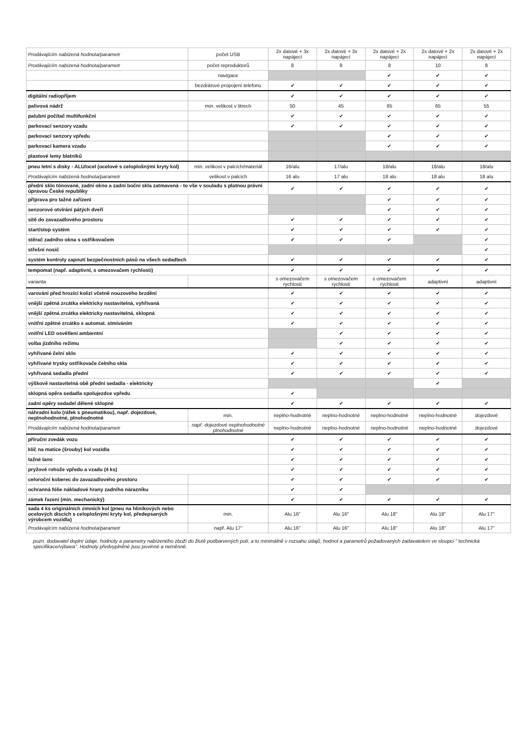| Prodávajícím nabízená hodnota/parametr | počet USB | 2x datové + 3x napájecí | 2x datové + 3x napájecí | 2x datové + 2x napájecí | 2x datové + 2x napájecí | 2x datové + 2x napájecí |
| Prodávajícím nabízená hodnota/parametr | počet reproduktorů | 8 | 8 | 8 | 10 | 8 |
| | navigace | | | ✔ | ✔ | ✔ |
| | bezdrátové propojení telefonu | ✔ | ✔ | ✔ | ✔ | ✔ |
| digitální radiopříjem | | ✔ | ✔ | ✔ | ✔ | ✔ |
| palivová nádrž | min. velikost v litrech | 50 | 45 | 65 | 65 | 55 |
| palubní počítač multifunkční | | ✔ | ✔ | ✔ | ✔ | ✔ |
| parkovací senzory vzadu | | ✔ | ✔ | ✔ | ✔ | ✔ |
| parkovací senzory vpředu | | | | ✔ | ✔ | ✔ |
| parkovací kamera vzadu | | | | ✔ | ✔ | ✔ |
| plastové lemy blatníků | | | | | | |
| pneu letní s disky - ALU/ocel (ocelové s celoplošnými kryty kol) | min. velikost v palcích/materiál | 16/alu | 17/alu | 18/alu | 18/alu | 18/alu |
| Prodávajícím nabízená hodnota/parametr | velikost v palcích | 16 alu | 17 alu | 18 alu | 18 alu | 18 alu |
| přední sklo tónované, zadní okno a zadní boční skla zatmavená - to vše v souladu s platnou právní úpravou České republiky | | ✔ | ✔ | ✔ | ✔ | ✔ |
| příprava pro tažné zařízení | | | | ✔ | ✔ | ✔ |
| senzorové otvírání pátých dveří | | | | ✔ | ✔ | ✔ |
| sítě do zavazadlového prostoru | | ✔ | ✔ | ✔ | ✔ | ✔ |
| start/stop systém | | ✔ | ✔ | ✔ | ✔ | ✔ |
| stěrač zadního okna s ostřikovačem | | ✔ | ✔ | ✔ | | ✔ |
| střešní nosič | | | | | | ✔ |
| systém kontroly zapnutí bezpečnostních pásů na všech sedadlech | | ✔ | ✔ | ✔ | ✔ | ✔ |
| tempomat (např. adaptivní, s omezovačem rychlosti) | | ✔ | ✔ | ✔ | ✔ | ✔ |
| varianta | | s omezovačem rychlosti | s omezovačem rychlosti | s omezovačem rychlosti | adaptivní | adaptivní |
| varování před hrozící kolizí včetně nouzového brzdění | | ✔ | ✔ | ✔ | ✔ | ✔ |
| vnější zpětná zrcátka elektricky nastavitelná, vyhřívaná | | ✔ | ✔ | ✔ | ✔ | ✔ |
| vnější zpětná zrcátka elektricky nastavitelná, sklopná | | ✔ | ✔ | ✔ | ✔ | ✔ |
| vnitřní zpětné zrcátko s automat. stmíváním | | ✔ | ✔ | ✔ | ✔ | ✔ |
| vnitřní LED osvětlení ambientní | | | ✔ | ✔ | ✔ | ✔ |
| volba jízdního režimu | | | ✔ | ✔ | ✔ | ✔ |
| vyhřívané čelní sklo | | ✔ | ✔ | ✔ | ✔ | ✔ |
| vyhřívané trysky ostřikovače čelního skla | | ✔ | ✔ | ✔ | ✔ | ✔ |
| vyhřívaná sedadla přední | | ✔ | ✔ | ✔ | ✔ | ✔ |
| výškově nastavitelná obě přední sedadla - elektricky | | | | | ✔ | |
| sklopná opěra sedadla spolujezdce vpředu | | ✔ | | | | |
| zadní opěry sedadel dělené sklopné | | ✔ | ✔ | ✔ | ✔ | ✔ |
| náhradní kolo (ráfek s pneumatikou), např. dojezdové, neplnohodnotné, plnohodnotné | min. | neplno-hodnotné | neplno-hodnotné | neplno-hodnotné | neplno-hodnotné | dojezdové |
| Prodávajícím nabízená hodnota/parametr | např. dojezdové neplnohodnotné plnohodnotné | neplno-hodnotné | neplno-hodnotné | neplno-hodnotné | neplno-hodnotné | dojezdové |
| příruční zvedák vozu | | ✔ | ✔ | ✔ | ✔ | ✔ |
| klíč na matice (šrouby) kol vozidla | | ✔ | ✔ | ✔ | ✔ | ✔ |
| tažné lano | | ✔ | ✔ | ✔ | ✔ | ✔ |
| pryžové rohože vpředu a vzadu (4 ks) | | ✔ | ✔ | ✔ | ✔ | ✔ |
| celoroční koberec do zavazadlového prostoru | | ✔ | ✔ | ✔ | ✔ | ✔ |
| ochranná fólie nákladové hrany zadního nárazníku | | ✔ | ✔ | | | |
| zámek řazení (min. mechanický) | | ✔ | ✔ | ✔ | ✔ | ✔ |
| sada 4 ks originálních zimních kol (pneu na hliníkových nebo ocelových discích s celoplošnými kryty kol, předepsaných výrobcem vozidla) | min. | Alu 16" | Alu 16" | Alu 18" | Alu 18" | Alu 17" |
| Prodávajícím nabízená hodnota/parametr | např. Alu 17" | Alu 16" | Alu 16" | Alu 18" | Alu 18" | Alu 17" |
pozn. dodavatel doplní údaje, hodnoty a parametry nabízeného zboží do žlutě podbarvených polí, a to minimálně v rozsahu údajů, hodnot a parametrů požadovaných zadavatelem ve sloupci " technická specifikace/výbava". Hodnoty předvyplněné jsou povinné a neměnné.